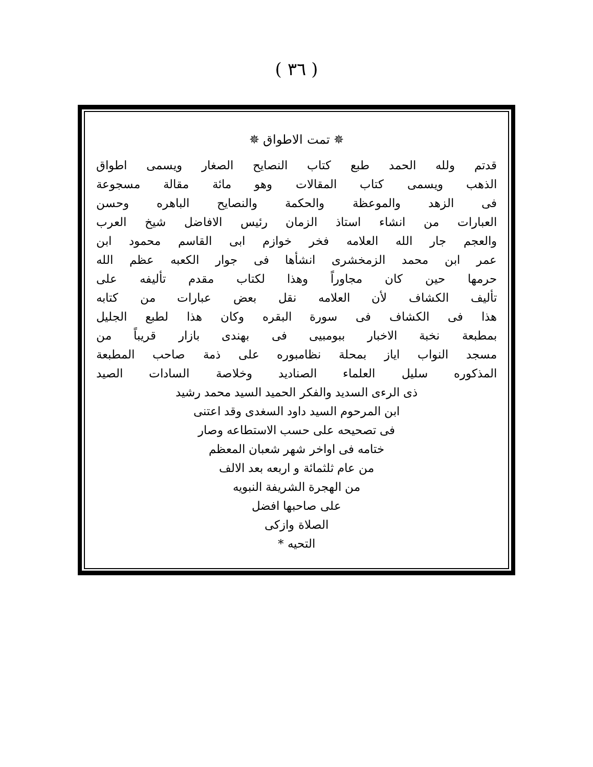( ٣٦ )
✵ تمت الاطواق ✵
قدتم ولله الحمد طبع كتاب النصايح الصغار ويسمى اطواق
الذهب ويسمى كتاب المقالات وهو مائة مقالة مسجوعة
فى الزهد والموعظة والحكمة والنصايح الباهره وحسن
العبارات من انشاء استاذ الزمان رئيس الافاضل شيخ العرب
والعجم جار الله العلامه فخر خوازم ابى القاسم محمود ابن
عمر ابن محمد الزمخشرى انشأها فى جوار الكعبه عظم الله
حرمها حين كان مجاوراً وهذا لكتاب مقدم تأليفه على
تأليف الكشاف لأن العلامه نقل بعض عبارات من كتابه
هذا فى الكشاف فى سورة البقره وكان هذا لطبع الجليل
بمطبعة نخبة الاخبار ببومبيى فى بهندى بازار قريباً من
مسجد النواب اياز بمحلة نظامبوره على ذمة صاحب المطبعة
المذكوره سليل العلماء الصناديد وخلاصة السادات الصيد
ذى الرءى السديد والفكر الحميد السيد محمد رشيد
ابن المرحوم السيد داود السغدى وقد اعتنى
فى تصحيحه على حسب الاستطاعه وصار
ختامه فى اواخر شهر شعبان المعظم
من عام ثلثمائة و اربعه بعد الالف
من الهجرة الشريفة النبويه
على صاحبها افضل
الصلاة وازكى
التحيه *